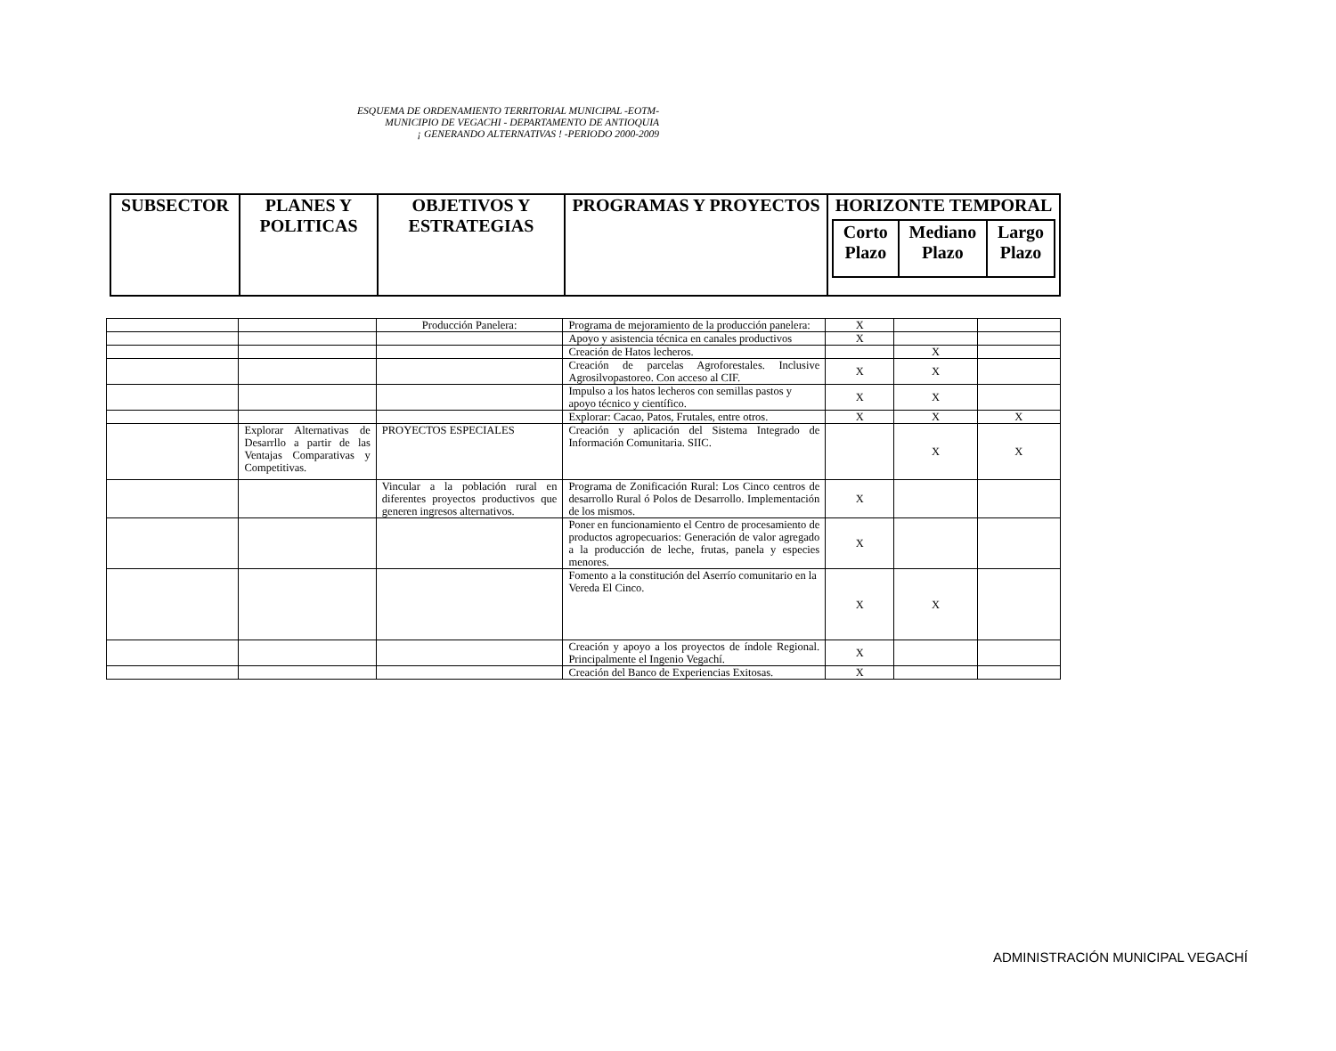ESQUEMA DE ORDENAMIENTO TERRITORIAL MUNICIPAL -EOTM-
MUNICIPIO DE VEGACHI - DEPARTAMENTO DE ANTIOQUIA
¡ GENERANDO ALTERNATIVAS ! -PERIODO 2000-2009
| SUBSECTOR | PLANES Y POLITICAS | OBJETIVOS Y ESTRATEGIAS | PROGRAMAS Y PROYECTOS | HORIZONTE TEMPORAL / Corto Plazo / Mediano Plazo / Largo Plazo / |
| --- | --- | --- | --- | --- |
| | | Producción Panelera: | Programa de mejoramiento de la producción panelera: | X | | |
| | | | Apoyo y asistencia técnica en canales productivos | X | | |
| | | | Creación de Hatos lecheros. | | X | |
| | | | Creación de parcelas Agroforestales. Inclusive Agrosilvopastoreo. Con acceso al CIF. | X | X | |
| | | | Impulso a los hatos lecheros con semillas pastos y apoyo técnico y científico. | X | X | |
| | | | Explorar: Cacao, Patos, Frutales, entre otros. | X | X | X |
| | Explorar Alternativas de Desarrllo a partir de las Ventajas Comparativas y Competitivas. | PROYECTOS ESPECIALES | Creación y aplicación del Sistema Integrado de Información Comunitaria. SIIC. | | X | X |
| | | Vincular a la población rural en diferentes proyectos productivos que generen ingresos alternativos. | Programa de Zonificación Rural: Los Cinco centros de desarrollo Rural ó Polos de Desarrollo. Implementación de los mismos. | X | | |
| | | | Poner en funcionamiento el Centro de procesamiento de productos agropecuarios: Generación de valor agregado a la producción de leche, frutas, panela y especies menores. | X | | |
| | | | Fomento a la constitución del Aserrío comunitario en la Vereda El Cinco. | X | X | |
| | | | Creación y apoyo a los proyectos de índole Regional. Principalmente el Ingenio Vegachí. | X | | |
| | | | Creación del Banco de Experiencias Exitosas. | X | | |
ADMINISTRACIÓN MUNICIPAL VEGACHÍ